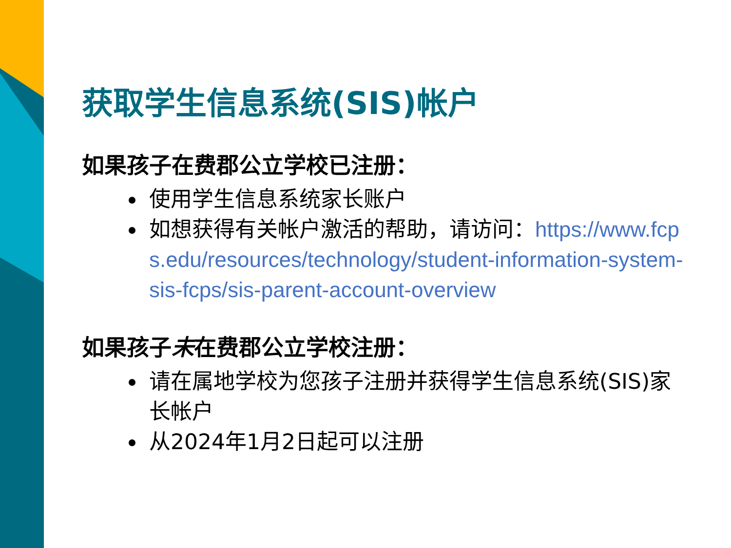获取学生信息系统(SIS)帐户
如果孩子在费郡公立学校已注册：
使用学生信息系统家长账户
如想获得有关帐户激活的帮助，请访问：https://www.fcps.edu/resources/technology/student-information-system-sis-fcps/sis-parent-account-overview
如果孩子未在费郡公立学校注册：
请在属地学校为您孩子注册并获得学生信息系统(SIS)家长帐户
从2024年1月2日起可以注册